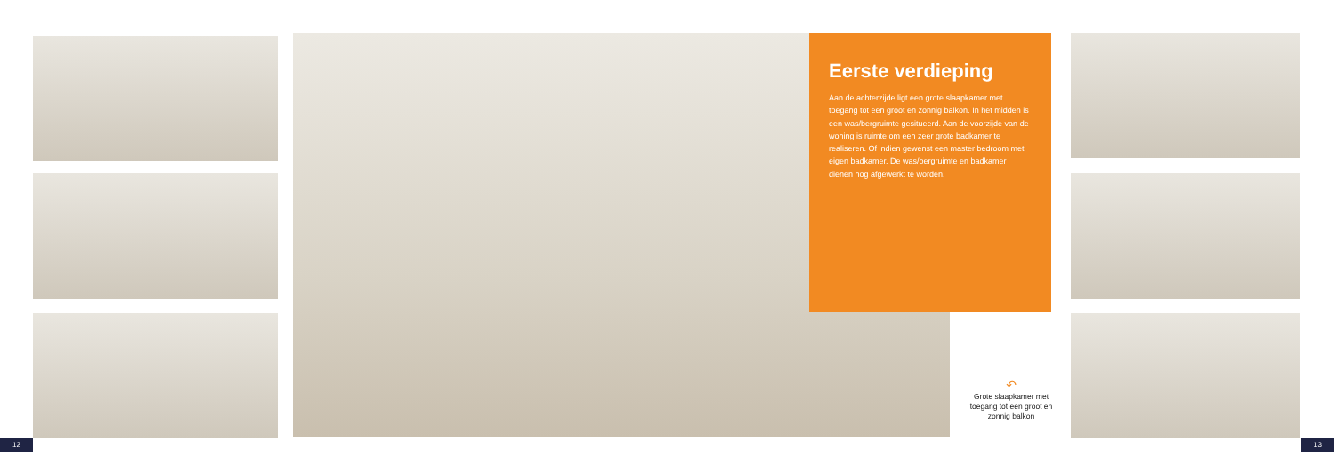Eerste verdieping
Aan de achterzijde ligt een grote slaapkamer met toegang tot een groot en zonnig balkon. In het midden is een was/bergruimte gesitueerd. Aan de voorzijde van de woning is ruimte om een zeer grote badkamer te realiseren. Of indien gewenst een master bedroom met eigen badkamer. De was/bergruimte en badkamer dienen nog afgewerkt te worden.
↶
Grote slaapkamer met toegang tot een groot en zonnig balkon
12 13